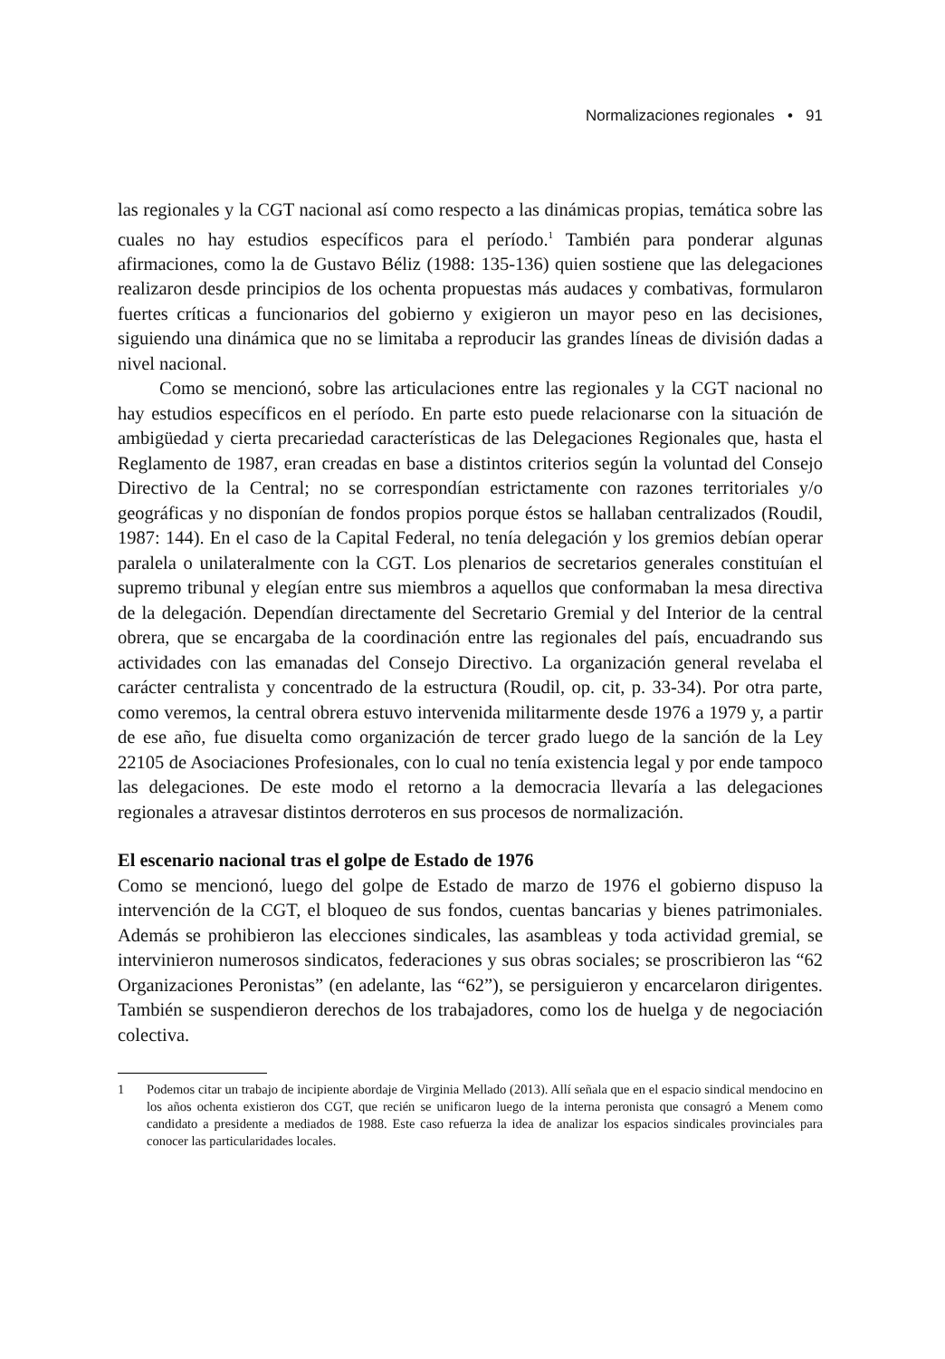Normalizaciones regionales • 91
las regionales y la CGT nacional así como respecto a las dinámicas propias, temática sobre las cuales no hay estudios específicos para el período.<sup>1</sup> También para ponderar algunas afirmaciones, como la de Gustavo Béliz (1988: 135-136) quien sostiene que las delegaciones realizaron desde principios de los ochenta propuestas más audaces y combativas, formularon fuertes críticas a funcionarios del gobierno y exigieron un mayor peso en las decisiones, siguiendo una dinámica que no se limitaba a reproducir las grandes líneas de división dadas a nivel nacional.
Como se mencionó, sobre las articulaciones entre las regionales y la CGT nacional no hay estudios específicos en el período. En parte esto puede relacionarse con la situación de ambigüedad y cierta precariedad características de las Delegaciones Regionales que, hasta el Reglamento de 1987, eran creadas en base a distintos criterios según la voluntad del Consejo Directivo de la Central; no se correspondían estrictamente con razones territoriales y/o geográficas y no disponían de fondos propios porque éstos se hallaban centralizados (Roudil, 1987: 144). En el caso de la Capital Federal, no tenía delegación y los gremios debían operar paralela o unilateralmente con la CGT. Los plenarios de secretarios generales constituían el supremo tribunal y elegían entre sus miembros a aquellos que conformaban la mesa directiva de la delegación. Dependían directamente del Secretario Gremial y del Interior de la central obrera, que se encargaba de la coordinación entre las regionales del país, encuadrando sus actividades con las emanadas del Consejo Directivo. La organización general revelaba el carácter centralista y concentrado de la estructura (Roudil, op. cit, p. 33-34). Por otra parte, como veremos, la central obrera estuvo intervenida militarmente desde 1976 a 1979 y, a partir de ese año, fue disuelta como organización de tercer grado luego de la sanción de la Ley 22105 de Asociaciones Profesionales, con lo cual no tenía existencia legal y por ende tampoco las delegaciones. De este modo el retorno a la democracia llevaría a las delegaciones regionales a atravesar distintos derroteros en sus procesos de normalización.
El escenario nacional tras el golpe de Estado de 1976
Como se mencionó, luego del golpe de Estado de marzo de 1976 el gobierno dispuso la intervención de la CGT, el bloqueo de sus fondos, cuentas bancarias y bienes patrimoniales. Además se prohibieron las elecciones sindicales, las asambleas y toda actividad gremial, se intervinieron numerosos sindicatos, federaciones y sus obras sociales; se proscribieron las “62 Organizaciones Peronistas” (en adelante, las “62”), se persiguieron y encarcelaron dirigentes. También se suspendieron derechos de los trabajadores, como los de huelga y de negociación colectiva.
1 Podemos citar un trabajo de incipiente abordaje de Virginia Mellado (2013). Allí señala que en el espacio sindical mendocino en los años ochenta existieron dos CGT, que recién se unificaron luego de la interna peronista que consagró a Menem como candidato a presidente a mediados de 1988. Este caso refuerza la idea de analizar los espacios sindicales provinciales para conocer las particularidades locales.